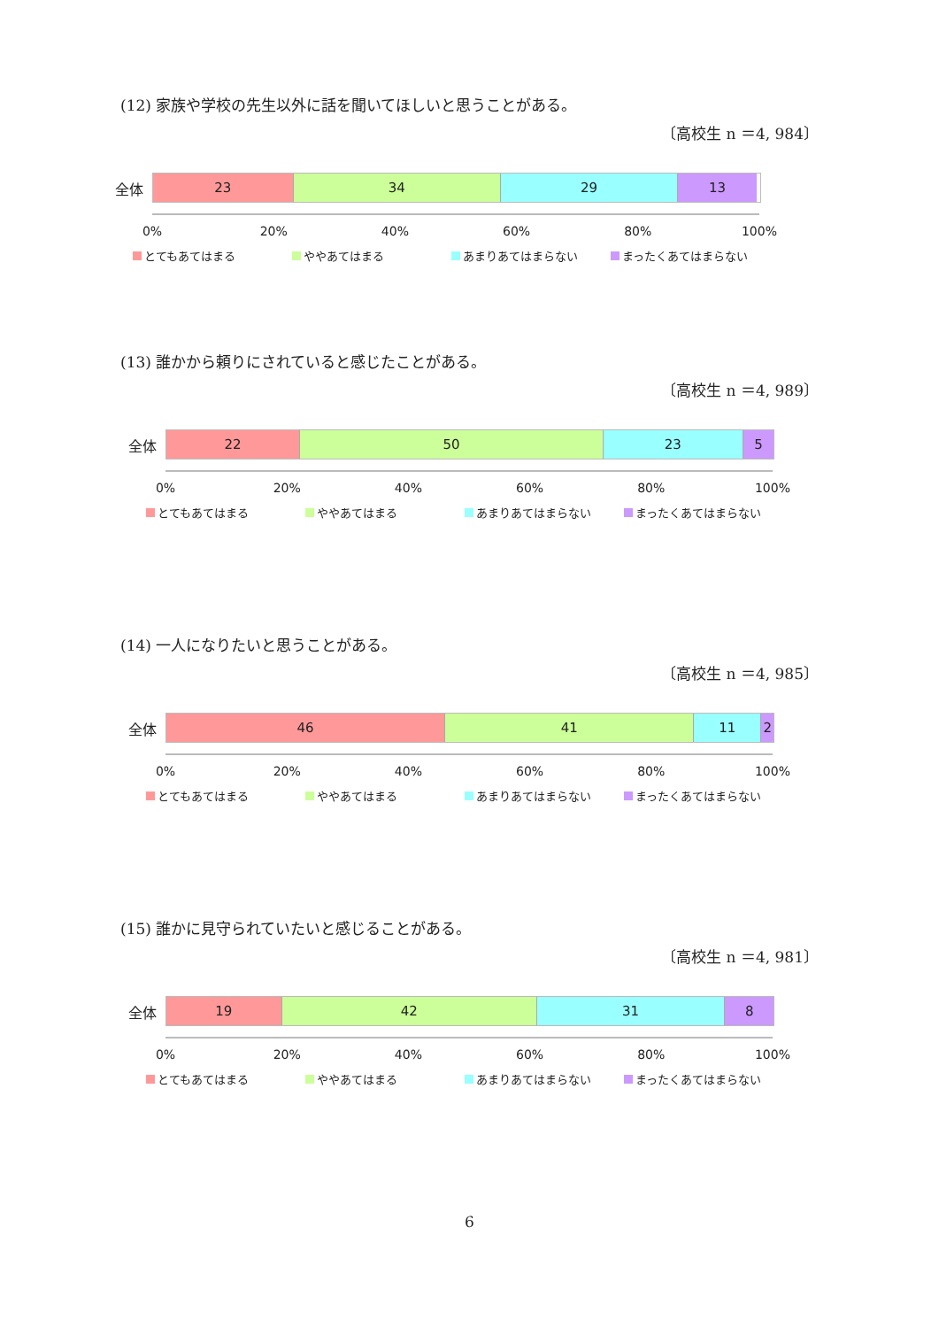(12) 家族や学校の先生以外に話を聞いてほしいと思うことがある。
〔高校生 n ＝4, 984〕
全体
23 34 29 13
0% 20% 40% 60% 80% 100%
とてもあてはまる ややあてはまる あまりあてはまらない まったくあてはまらない
(13) 誰かから頼りにされていると感じたことがある。
〔高校生 n ＝4, 989〕
全体
22 50 23 5
0% 20% 40% 60% 80% 100%
とてもあてはまる ややあてはまる あまりあてはまらない まったくあてはまらない
(14) 一人になりたいと思うことがある。
〔高校生 n ＝4, 985〕
全体
46 41 11 2
0% 20% 40% 60% 80% 100%
とてもあてはまる ややあてはまる あまりあてはまらない まったくあてはまらない
(15) 誰かに見守られていたいと感じることがある。
〔高校生 n ＝4, 981〕
全体
19 42 31 8
0% 20% 40% 60% 80% 100%
とてもあてはまる ややあてはまる あまりあてはまらない まったくあてはまらない
6